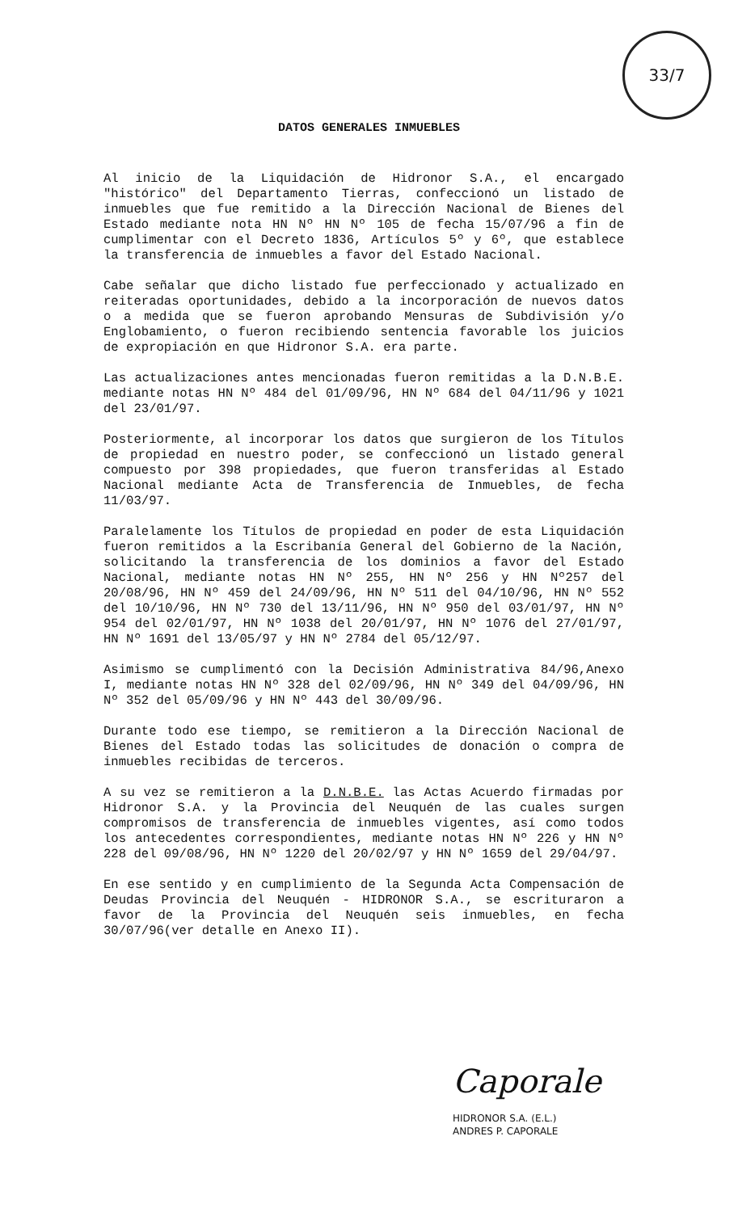33/7
DATOS GENERALES INMUEBLES
Al inicio de la Liquidación de Hidronor S.A., el encargado "histórico" del Departamento Tierras, confeccionó un listado de inmuebles que fue remitido a la Dirección Nacional de Bienes del Estado mediante nota HN Nº HN Nº 105 de fecha 15/07/96 a fin de cumplimentar con el Decreto 1836, Artículos 5º y 6º, que establece la transferencia de inmuebles a favor del Estado Nacional.
Cabe señalar que dicho listado fue perfeccionado y actualizado en reiteradas oportunidades, debido a la incorporación de nuevos datos o a medida que se fueron aprobando Mensuras de Subdivisión y/o Englobamiento, o fueron recibiendo sentencia favorable los juicios de expropiación en que Hidronor S.A. era parte.
Las actualizaciones antes mencionadas fueron remitidas a la D.N.B.E. mediante notas HN Nº 484 del 01/09/96, HN Nº 684 del 04/11/96 y 1021 del 23/01/97.
Posteriormente, al incorporar los datos que surgieron de los Títulos de propiedad en nuestro poder, se confeccionó un listado general compuesto por 398 propiedades, que fueron transferidas al Estado Nacional mediante Acta de Transferencia de Inmuebles, de fecha 11/03/97.
Paralelamente los Títulos de propiedad en poder de esta Liquidación fueron remitidos a la Escribanía General del Gobierno de la Nación, solicitando la transferencia de los dominios a favor del Estado Nacional, mediante notas HN Nº 255, HN Nº 256 y HN Nº257 del 20/08/96, HN Nº 459 del 24/09/96, HN Nº 511 del 04/10/96, HN Nº 552 del 10/10/96, HN Nº 730 del 13/11/96, HN Nº 950 del 03/01/97, HN Nº 954 del 02/01/97, HN Nº 1038 del 20/01/97, HN Nº 1076 del 27/01/97, HN Nº 1691 del 13/05/97 y HN Nº 2784 del 05/12/97.
Asimismo se cumplimentó con la Decisión Administrativa 84/96,Anexo I, mediante notas HN Nº 328 del 02/09/96, HN Nº 349 del 04/09/96, HN Nº 352 del 05/09/96 y HN Nº 443 del 30/09/96.
Durante todo ese tiempo, se remitieron a la Dirección Nacional de Bienes del Estado todas las solicitudes de donación o compra de inmuebles recibidas de terceros.
A su vez se remitieron a la D.N.B.E. las Actas Acuerdo firmadas por Hidronor S.A. y la Provincia del Neuquén de las cuales surgen compromisos de transferencia de inmuebles vigentes, así como todos los antecedentes correspondientes, mediante notas HN Nº 226 y HN Nº 228 del 09/08/96, HN Nº 1220 del 20/02/97 y HN Nº 1659 del 29/04/97.
En ese sentido y en cumplimiento de la Segunda Acta Compensación de Deudas Provincia del Neuquén - HIDRONOR S.A., se escrituraron a favor de la Provincia del Neuquén seis inmuebles, en fecha 30/07/96(ver detalle en Anexo II).
Caporale
HIDRONOR S.A. (E.L.)
ANDRES P. CAPORALE